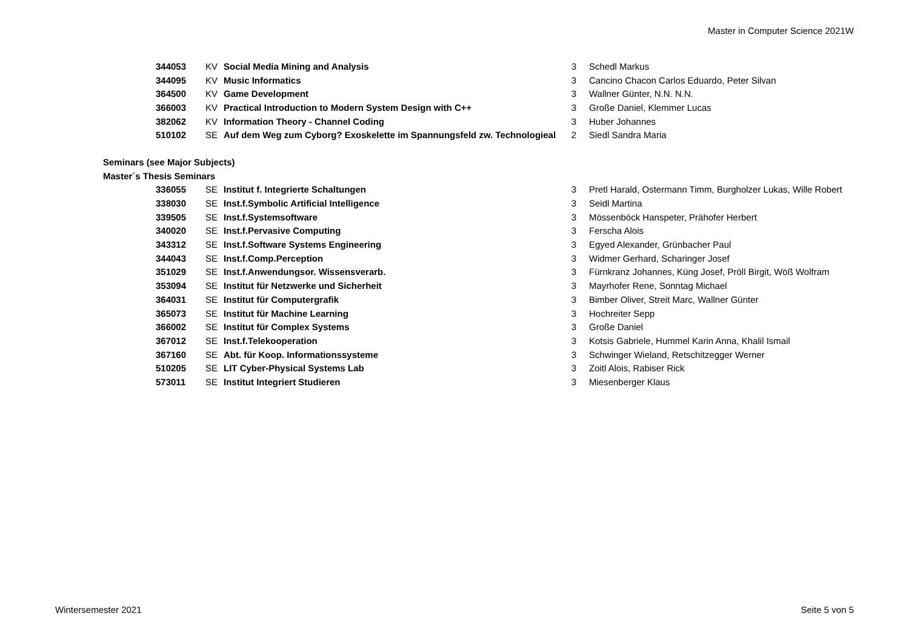Master in Computer Science 2021W
| 344053 | KV | Social Media Mining and Analysis | 3 | Schedl Markus |
| 344095 | KV | Music Informatics | 3 | Cancino Chacon Carlos Eduardo, Peter Silvan |
| 364500 | KV | Game Development | 3 | Wallner Günter, N.N. N.N. |
| 366003 | KV | Practical Introduction to Modern System Design with C++ | 3 | Große Daniel, Klemmer Lucas |
| 382062 | KV | Information Theory - Channel Coding | 3 | Huber Johannes |
| 510102 | SE | Auf dem Weg zum Cyborg? Exoskelette im Spannungsfeld zw. Technologieal | 2 | Siedl Sandra Maria |
| Seminars (see Major Subjects) | | | | |
| Master´s Thesis Seminars | | | | |
| 336055 | SE | Institut f. Integrierte Schaltungen | 3 | Pretl Harald, Ostermann Timm, Burgholzer Lukas, Wille Robert |
| 338030 | SE | Inst.f.Symbolic Artificial Intelligence | 3 | Seidl Martina |
| 339505 | SE | Inst.f.Systemsoftware | 3 | Mössenböck Hanspeter, Prähofer Herbert |
| 340020 | SE | Inst.f.Pervasive Computing | 3 | Ferscha Alois |
| 343312 | SE | Inst.f.Software Systems Engineering | 3 | Egyed Alexander, Grünbacher Paul |
| 344043 | SE | Inst.f.Comp.Perception | 3 | Widmer Gerhard, Scharinger Josef |
| 351029 | SE | Inst.f.Anwendungsor. Wissensverarb. | 3 | Fürnkranz Johannes, Küng Josef, Pröll Birgit, Wöß Wolfram |
| 353094 | SE | Institut für Netzwerke und Sicherheit | 3 | Mayrhofer Rene, Sonntag Michael |
| 364031 | SE | Institut für Computergrafik | 3 | Bimber Oliver, Streit Marc, Wallner Günter |
| 365073 | SE | Institut für Machine Learning | 3 | Hochreiter Sepp |
| 366002 | SE | Institut für Complex Systems | 3 | Große Daniel |
| 367012 | SE | Inst.f.Telekooperation | 3 | Kotsis Gabriele, Hummel Karin Anna, Khalil Ismail |
| 367160 | SE | Abt. für Koop. Informationssysteme | 3 | Schwinger Wieland, Retschitzegger Werner |
| 510205 | SE | LIT Cyber-Physical Systems Lab | 3 | Zoitl Alois, Rabiser Rick |
| 573011 | SE | Institut Integriert Studieren | 3 | Miesenberger Klaus |
Wintersemester 2021 Seite 5 von 5